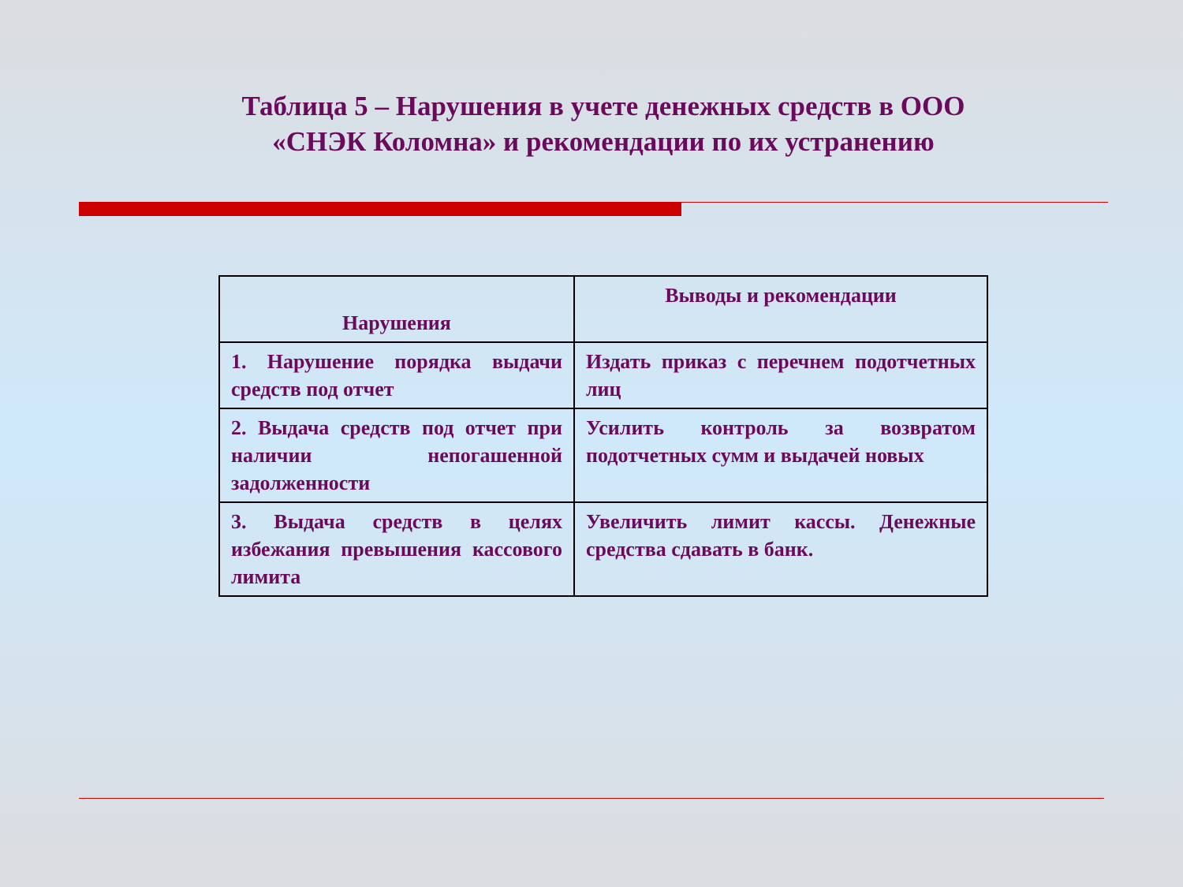Таблица 5 – Нарушения в учете денежных средств в ООО «СНЭК Коломна» и рекомендации по их устранению
| Нарушения | Выводы и рекомендации |
| --- | --- |
| 1. Нарушение порядка выдачи средств под отчет | Издать приказ с перечнем подотчетных лиц |
| 2. Выдача средств под отчет при наличии непогашенной задолженности | Усилить контроль за возвратом подотчетных сумм и выдачей новых |
| 3. Выдача средств в целях избежания превышения кассового лимита | Увеличить лимит кассы. Денежные средства сдавать в банк. |